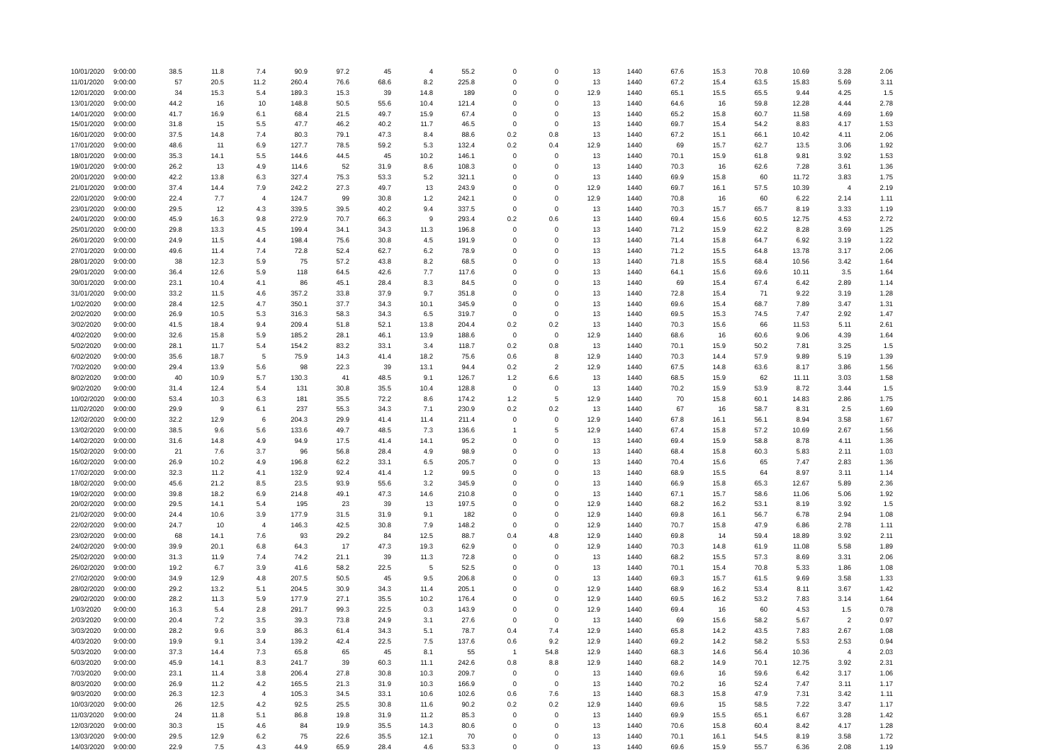| 10/01/2020 | 9:00:00 | 38.5 | 11.8 | 7.4 | 90.9 | 97.2 | 45 | 4 | 55.2 | 0 | 0 | 13 | 1440 | 67.6 | 15.3 | 70.8 | 10.69 | 3.28 | 2.06 |
| 11/01/2020 | 9:00:00 | 57 | 20.5 | 11.2 | 260.4 | 76.6 | 68.6 | 8.2 | 225.8 | 0 | 0 | 13 | 1440 | 67.2 | 15.4 | 63.5 | 15.83 | 5.69 | 3.11 |
| 12/01/2020 | 9:00:00 | 34 | 15.3 | 5.4 | 189.3 | 15.3 | 39 | 14.8 | 189 | 0 | 0 | 12.9 | 1440 | 65.1 | 15.5 | 65.5 | 9.44 | 4.25 | 1.5 |
| 13/01/2020 | 9:00:00 | 44.2 | 16 | 10 | 148.8 | 50.5 | 55.6 | 10.4 | 121.4 | 0 | 0 | 13 | 1440 | 64.6 | 16 | 59.8 | 12.28 | 4.44 | 2.78 |
| 14/01/2020 | 9:00:00 | 41.7 | 16.9 | 6.1 | 68.4 | 21.5 | 49.7 | 15.9 | 67.4 | 0 | 0 | 13 | 1440 | 65.2 | 15.8 | 60.7 | 11.58 | 4.69 | 1.69 |
| 15/01/2020 | 9:00:00 | 31.8 | 15 | 5.5 | 47.7 | 46.2 | 40.2 | 11.7 | 46.5 | 0 | 0 | 13 | 1440 | 69.7 | 15.4 | 54.2 | 8.83 | 4.17 | 1.53 |
| 16/01/2020 | 9:00:00 | 37.5 | 14.8 | 7.4 | 80.3 | 79.1 | 47.3 | 8.4 | 88.6 | 0.2 | 0.8 | 13 | 1440 | 67.2 | 15.1 | 66.1 | 10.42 | 4.11 | 2.06 |
| 17/01/2020 | 9:00:00 | 48.6 | 11 | 6.9 | 127.7 | 78.5 | 59.2 | 5.3 | 132.4 | 0.2 | 0.4 | 12.9 | 1440 | 69 | 15.7 | 62.7 | 13.5 | 3.06 | 1.92 |
| 18/01/2020 | 9:00:00 | 35.3 | 14.1 | 5.5 | 144.6 | 44.5 | 45 | 10.2 | 146.1 | 0 | 0 | 13 | 1440 | 70.1 | 15.9 | 61.8 | 9.81 | 3.92 | 1.53 |
| 19/01/2020 | 9:00:00 | 26.2 | 13 | 4.9 | 114.6 | 52 | 31.9 | 8.6 | 108.3 | 0 | 0 | 13 | 1440 | 70.3 | 16 | 62.6 | 7.28 | 3.61 | 1.36 |
| 20/01/2020 | 9:00:00 | 42.2 | 13.8 | 6.3 | 327.4 | 75.3 | 53.3 | 5.2 | 321.1 | 0 | 0 | 13 | 1440 | 69.9 | 15.8 | 60 | 11.72 | 3.83 | 1.75 |
| 21/01/2020 | 9:00:00 | 37.4 | 14.4 | 7.9 | 242.2 | 27.3 | 49.7 | 13 | 243.9 | 0 | 0 | 12.9 | 1440 | 69.7 | 16.1 | 57.5 | 10.39 | 4 | 2.19 |
| 22/01/2020 | 9:00:00 | 22.4 | 7.7 | 4 | 124.7 | 99 | 30.8 | 1.2 | 242.1 | 0 | 0 | 12.9 | 1440 | 70.8 | 16 | 60 | 6.22 | 2.14 | 1.11 |
| 23/01/2020 | 9:00:00 | 29.5 | 12 | 4.3 | 339.5 | 39.5 | 40.2 | 9.4 | 337.5 | 0 | 0 | 13 | 1440 | 70.3 | 15.7 | 65.7 | 8.19 | 3.33 | 1.19 |
| 24/01/2020 | 9:00:00 | 45.9 | 16.3 | 9.8 | 272.9 | 70.7 | 66.3 | 9 | 293.4 | 0.2 | 0.6 | 13 | 1440 | 69.4 | 15.6 | 60.5 | 12.75 | 4.53 | 2.72 |
| 25/01/2020 | 9:00:00 | 29.8 | 13.3 | 4.5 | 199.4 | 34.1 | 34.3 | 11.3 | 196.8 | 0 | 0 | 13 | 1440 | 71.2 | 15.9 | 62.2 | 8.28 | 3.69 | 1.25 |
| 26/01/2020 | 9:00:00 | 24.9 | 11.5 | 4.4 | 198.4 | 75.6 | 30.8 | 4.5 | 191.9 | 0 | 0 | 13 | 1440 | 71.4 | 15.8 | 64.7 | 6.92 | 3.19 | 1.22 |
| 27/01/2020 | 9:00:00 | 49.6 | 11.4 | 7.4 | 72.8 | 52.4 | 62.7 | 6.2 | 78.9 | 0 | 0 | 13 | 1440 | 71.2 | 15.5 | 64.8 | 13.78 | 3.17 | 2.06 |
| 28/01/2020 | 9:00:00 | 38 | 12.3 | 5.9 | 75 | 57.2 | 43.8 | 8.2 | 68.5 | 0 | 0 | 13 | 1440 | 71.8 | 15.5 | 68.4 | 10.56 | 3.42 | 1.64 |
| 29/01/2020 | 9:00:00 | 36.4 | 12.6 | 5.9 | 118 | 64.5 | 42.6 | 7.7 | 117.6 | 0 | 0 | 13 | 1440 | 64.1 | 15.6 | 69.6 | 10.11 | 3.5 | 1.64 |
| 30/01/2020 | 9:00:00 | 23.1 | 10.4 | 4.1 | 86 | 45.1 | 28.4 | 8.3 | 84.5 | 0 | 0 | 13 | 1440 | 69 | 15.4 | 67.4 | 6.42 | 2.89 | 1.14 |
| 31/01/2020 | 9:00:00 | 33.2 | 11.5 | 4.6 | 357.2 | 33.8 | 37.9 | 9.7 | 351.8 | 0 | 0 | 13 | 1440 | 72.8 | 15.4 | 71 | 9.22 | 3.19 | 1.28 |
| 1/02/2020 | 9:00:00 | 28.4 | 12.5 | 4.7 | 350.1 | 37.7 | 34.3 | 10.1 | 345.9 | 0 | 0 | 13 | 1440 | 69.6 | 15.4 | 68.7 | 7.89 | 3.47 | 1.31 |
| 2/02/2020 | 9:00:00 | 26.9 | 10.5 | 5.3 | 316.3 | 58.3 | 34.3 | 6.5 | 319.7 | 0 | 0 | 13 | 1440 | 69.5 | 15.3 | 74.5 | 7.47 | 2.92 | 1.47 |
| 3/02/2020 | 9:00:00 | 41.5 | 18.4 | 9.4 | 209.4 | 51.8 | 52.1 | 13.8 | 204.4 | 0.2 | 0.2 | 13 | 1440 | 70.3 | 15.6 | 66 | 11.53 | 5.11 | 2.61 |
| 4/02/2020 | 9:00:00 | 32.6 | 15.8 | 5.9 | 185.2 | 28.1 | 46.1 | 13.9 | 188.6 | 0 | 0 | 12.9 | 1440 | 68.6 | 16 | 60.6 | 9.06 | 4.39 | 1.64 |
| 5/02/2020 | 9:00:00 | 28.1 | 11.7 | 5.4 | 154.2 | 83.2 | 33.1 | 3.4 | 118.7 | 0.2 | 0.8 | 13 | 1440 | 70.1 | 15.9 | 50.2 | 7.81 | 3.25 | 1.5 |
| 6/02/2020 | 9:00:00 | 35.6 | 18.7 | 5 | 75.9 | 14.3 | 41.4 | 18.2 | 75.6 | 0.6 | 8 | 12.9 | 1440 | 70.3 | 14.4 | 57.9 | 9.89 | 5.19 | 1.39 |
| 7/02/2020 | 9:00:00 | 29.4 | 13.9 | 5.6 | 98 | 22.3 | 39 | 13.1 | 94.4 | 0.2 | 2 | 12.9 | 1440 | 67.5 | 14.8 | 63.6 | 8.17 | 3.86 | 1.56 |
| 8/02/2020 | 9:00:00 | 40 | 10.9 | 5.7 | 130.3 | 41 | 48.5 | 9.1 | 126.7 | 1.2 | 6.6 | 13 | 1440 | 68.5 | 15.9 | 62 | 11.11 | 3.03 | 1.58 |
| 9/02/2020 | 9:00:00 | 31.4 | 12.4 | 5.4 | 131 | 30.8 | 35.5 | 10.4 | 128.8 | 0 | 0 | 13 | 1440 | 70.2 | 15.9 | 53.9 | 8.72 | 3.44 | 1.5 |
| 10/02/2020 | 9:00:00 | 53.4 | 10.3 | 6.3 | 181 | 35.5 | 72.2 | 8.6 | 174.2 | 1.2 | 5 | 12.9 | 1440 | 70 | 15.8 | 60.1 | 14.83 | 2.86 | 1.75 |
| 11/02/2020 | 9:00:00 | 29.9 | 9 | 6.1 | 237 | 55.3 | 34.3 | 7.1 | 230.9 | 0.2 | 0.2 | 13 | 1440 | 67 | 16 | 58.7 | 8.31 | 2.5 | 1.69 |
| 12/02/2020 | 9:00:00 | 32.2 | 12.9 | 6 | 204.3 | 29.9 | 41.4 | 11.4 | 211.4 | 0 | 0 | 12.9 | 1440 | 67.8 | 16.1 | 56.1 | 8.94 | 3.58 | 1.67 |
| 13/02/2020 | 9:00:00 | 38.5 | 9.6 | 5.6 | 133.6 | 49.7 | 48.5 | 7.3 | 136.6 | 1 | 5 | 12.9 | 1440 | 67.4 | 15.8 | 57.2 | 10.69 | 2.67 | 1.56 |
| 14/02/2020 | 9:00:00 | 31.6 | 14.8 | 4.9 | 94.9 | 17.5 | 41.4 | 14.1 | 95.2 | 0 | 0 | 13 | 1440 | 69.4 | 15.9 | 58.8 | 8.78 | 4.11 | 1.36 |
| 15/02/2020 | 9:00:00 | 21 | 7.6 | 3.7 | 96 | 56.8 | 28.4 | 4.9 | 98.9 | 0 | 0 | 13 | 1440 | 68.4 | 15.8 | 60.3 | 5.83 | 2.11 | 1.03 |
| 16/02/2020 | 9:00:00 | 26.9 | 10.2 | 4.9 | 196.8 | 62.2 | 33.1 | 6.5 | 205.7 | 0 | 0 | 13 | 1440 | 70.4 | 15.6 | 65 | 7.47 | 2.83 | 1.36 |
| 17/02/2020 | 9:00:00 | 32.3 | 11.2 | 4.1 | 132.9 | 92.4 | 41.4 | 1.2 | 99.5 | 0 | 0 | 13 | 1440 | 68.9 | 15.5 | 64 | 8.97 | 3.11 | 1.14 |
| 18/02/2020 | 9:00:00 | 45.6 | 21.2 | 8.5 | 23.5 | 93.9 | 55.6 | 3.2 | 345.9 | 0 | 0 | 13 | 1440 | 66.9 | 15.8 | 65.3 | 12.67 | 5.89 | 2.36 |
| 19/02/2020 | 9:00:00 | 39.8 | 18.2 | 6.9 | 214.8 | 49.1 | 47.3 | 14.6 | 210.8 | 0 | 0 | 13 | 1440 | 67.1 | 15.7 | 58.6 | 11.06 | 5.06 | 1.92 |
| 20/02/2020 | 9:00:00 | 29.5 | 14.1 | 5.4 | 195 | 23 | 39 | 13 | 197.5 | 0 | 0 | 12.9 | 1440 | 68.2 | 16.2 | 53.1 | 8.19 | 3.92 | 1.5 |
| 21/02/2020 | 9:00:00 | 24.4 | 10.6 | 3.9 | 177.9 | 31.5 | 31.9 | 9.1 | 182 | 0 | 0 | 12.9 | 1440 | 69.8 | 16.1 | 56.7 | 6.78 | 2.94 | 1.08 |
| 22/02/2020 | 9:00:00 | 24.7 | 10 | 4 | 146.3 | 42.5 | 30.8 | 7.9 | 148.2 | 0 | 0 | 12.9 | 1440 | 70.7 | 15.8 | 47.9 | 6.86 | 2.78 | 1.11 |
| 23/02/2020 | 9:00:00 | 68 | 14.1 | 7.6 | 93 | 29.2 | 84 | 12.5 | 88.7 | 0.4 | 4.8 | 12.9 | 1440 | 69.8 | 14 | 59.4 | 18.89 | 3.92 | 2.11 |
| 24/02/2020 | 9:00:00 | 39.9 | 20.1 | 6.8 | 64.3 | 17 | 47.3 | 19.3 | 62.9 | 0 | 0 | 12.9 | 1440 | 70.3 | 14.8 | 61.9 | 11.08 | 5.58 | 1.89 |
| 25/02/2020 | 9:00:00 | 31.3 | 11.9 | 7.4 | 74.2 | 21.1 | 39 | 11.3 | 72.8 | 0 | 0 | 13 | 1440 | 68.2 | 15.5 | 57.3 | 8.69 | 3.31 | 2.06 |
| 26/02/2020 | 9:00:00 | 19.2 | 6.7 | 3.9 | 41.6 | 58.2 | 22.5 | 5 | 52.5 | 0 | 0 | 13 | 1440 | 70.1 | 15.4 | 70.8 | 5.33 | 1.86 | 1.08 |
| 27/02/2020 | 9:00:00 | 34.9 | 12.9 | 4.8 | 207.5 | 50.5 | 45 | 9.5 | 206.8 | 0 | 0 | 13 | 1440 | 69.3 | 15.7 | 61.5 | 9.69 | 3.58 | 1.33 |
| 28/02/2020 | 9:00:00 | 29.2 | 13.2 | 5.1 | 204.5 | 30.9 | 34.3 | 11.4 | 205.1 | 0 | 0 | 12.9 | 1440 | 68.9 | 16.2 | 53.4 | 8.11 | 3.67 | 1.42 |
| 29/02/2020 | 9:00:00 | 28.2 | 11.3 | 5.9 | 177.9 | 27.1 | 35.5 | 10.2 | 176.4 | 0 | 0 | 12.9 | 1440 | 69.5 | 16.2 | 53.2 | 7.83 | 3.14 | 1.64 |
| 1/03/2020 | 9:00:00 | 16.3 | 5.4 | 2.8 | 291.7 | 99.3 | 22.5 | 0.3 | 143.9 | 0 | 0 | 12.9 | 1440 | 69.4 | 16 | 60 | 4.53 | 1.5 | 0.78 |
| 2/03/2020 | 9:00:00 | 20.4 | 7.2 | 3.5 | 39.3 | 73.8 | 24.9 | 3.1 | 27.6 | 0 | 0 | 13 | 1440 | 69 | 15.6 | 58.2 | 5.67 | 2 | 0.97 |
| 3/03/2020 | 9:00:00 | 28.2 | 9.6 | 3.9 | 86.3 | 61.4 | 34.3 | 5.1 | 78.7 | 0.4 | 7.4 | 12.9 | 1440 | 65.8 | 14.2 | 43.5 | 7.83 | 2.67 | 1.08 |
| 4/03/2020 | 9:00:00 | 19.9 | 9.1 | 3.4 | 139.2 | 42.4 | 22.5 | 7.5 | 137.6 | 0.6 | 9.2 | 12.9 | 1440 | 69.2 | 14.2 | 58.2 | 5.53 | 2.53 | 0.94 |
| 5/03/2020 | 9:00:00 | 37.3 | 14.4 | 7.3 | 65.8 | 65 | 45 | 8.1 | 55 | 1 | 54.8 | 12.9 | 1440 | 68.3 | 14.6 | 56.4 | 10.36 | 4 | 2.03 |
| 6/03/2020 | 9:00:00 | 45.9 | 14.1 | 8.3 | 241.7 | 39 | 60.3 | 11.1 | 242.6 | 0.8 | 8.8 | 12.9 | 1440 | 68.2 | 14.9 | 70.1 | 12.75 | 3.92 | 2.31 |
| 7/03/2020 | 9:00:00 | 23.1 | 11.4 | 3.8 | 206.4 | 27.8 | 30.8 | 10.3 | 209.7 | 0 | 0 | 13 | 1440 | 69.6 | 16 | 59.6 | 6.42 | 3.17 | 1.06 |
| 8/03/2020 | 9:00:00 | 26.9 | 11.2 | 4.2 | 165.5 | 21.3 | 31.9 | 10.3 | 166.9 | 0 | 0 | 13 | 1440 | 70.2 | 16 | 52.4 | 7.47 | 3.11 | 1.17 |
| 9/03/2020 | 9:00:00 | 26.3 | 12.3 | 4 | 105.3 | 34.5 | 33.1 | 10.6 | 102.6 | 0.6 | 7.6 | 13 | 1440 | 68.3 | 15.8 | 47.9 | 7.31 | 3.42 | 1.11 |
| 10/03/2020 | 9:00:00 | 26 | 12.5 | 4.2 | 92.5 | 25.5 | 30.8 | 11.6 | 90.2 | 0.2 | 0.2 | 12.9 | 1440 | 69.6 | 15 | 58.5 | 7.22 | 3.47 | 1.17 |
| 11/03/2020 | 9:00:00 | 24 | 11.8 | 5.1 | 86.8 | 19.8 | 31.9 | 11.2 | 85.3 | 0 | 0 | 13 | 1440 | 69.9 | 15.5 | 65.1 | 6.67 | 3.28 | 1.42 |
| 12/03/2020 | 9:00:00 | 30.3 | 15 | 4.6 | 84 | 19.9 | 35.5 | 14.3 | 80.6 | 0 | 0 | 13 | 1440 | 70.6 | 15.8 | 60.4 | 8.42 | 4.17 | 1.28 |
| 13/03/2020 | 9:00:00 | 29.5 | 12.9 | 6.2 | 75 | 22.6 | 35.5 | 12.1 | 70 | 0 | 0 | 13 | 1440 | 70.1 | 16.1 | 54.5 | 8.19 | 3.58 | 1.72 |
| 14/03/2020 | 9:00:00 | 22.9 | 7.5 | 4.3 | 44.9 | 65.9 | 28.4 | 4.6 | 53.3 | 0 | 0 | 13 | 1440 | 69.6 | 15.9 | 55.7 | 6.36 | 2.08 | 1.19 |